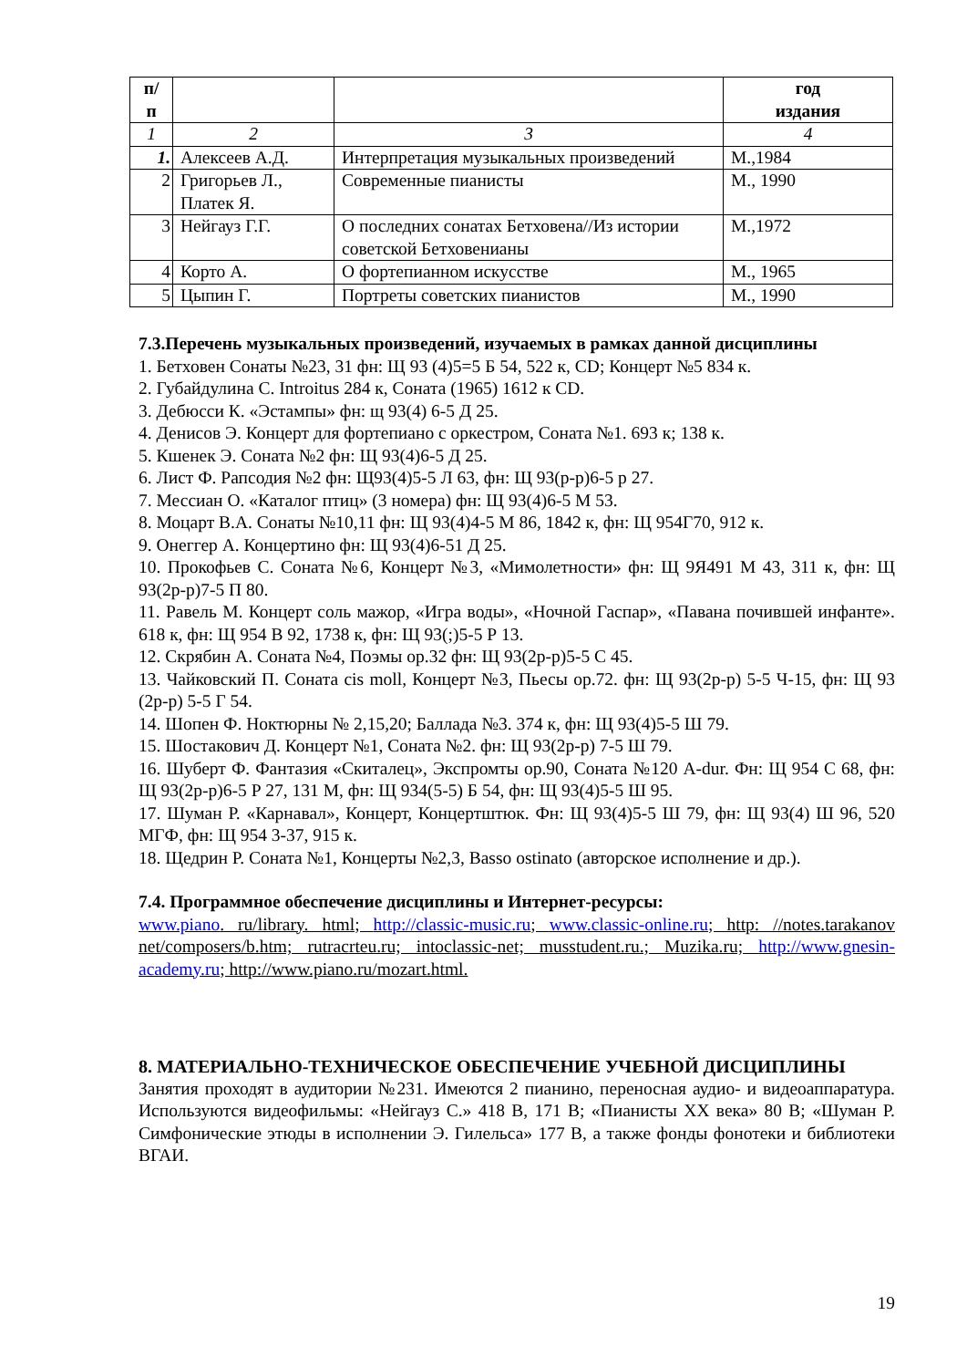| п/ п | | | год издания |
| --- | --- | --- | --- |
| 1 | 2 | 3 | 4 |
| 1. | Алексеев А.Д. | Интерпретация музыкальных произведений | М.,1984 |
| 2 | Григорьев Л., Платек Я. | Современные пианисты | М., 1990 |
| 3 | Нейгауз Г.Г. | О последних сонатах Бетховена//Из истории советской Бетховенианы | М.,1972 |
| 4 | Корто А. | О фортепианном искусстве | М., 1965 |
| 5 | Цыпин Г. | Портреты советских пианистов | М., 1990 |
7.3.Перечень музыкальных произведений, изучаемых в рамках данной дисциплины
1. Бетховен Сонаты №23, 31 фн: Щ 93 (4)5=5 Б 54, 522 к, CD; Концерт №5 834 к.
2. Губайдулина С. Introitus 284 к, Соната (1965) 1612 к CD.
3. Дебюсси К. «Эстампы» фн: щ 93(4) 6-5 Д 25.
4. Денисов Э. Концерт для фортепиано с оркестром, Соната №1. 693 к; 138 к.
5. Кшенек Э. Соната №2 фн: Щ 93(4)6-5 Д 25.
6. Лист Ф. Рапсодия №2 фн: Щ93(4)5-5 Л 63, фн: Щ 93(р-р)6-5 р 27.
7. Мессиан О. «Каталог птиц» (3 номера) фн: Щ 93(4)6-5 М 53.
8. Моцарт В.А. Сонаты №10,11 фн: Щ 93(4)4-5 М 86, 1842 к, фн: Щ 954Г70, 912 к.
9. Онеггер А. Концертино фн: Щ 93(4)6-51 Д 25.
10. Прокофьев С. Соната №6, Концерт №3, «Мимолетности» фн: Щ 9Я491 М 43, 311 к, фн: Щ 93(2р-р)7-5 П 80.
11. Равель М. Концерт соль мажор, «Игра воды», «Ночной Гаспар», «Павана почившей инфанте». 618 к, фн: Щ 954 В 92, 1738 к, фн: Щ 93(;)5-5 Р 13.
12. Скрябин А. Соната №4, Поэмы ор.32 фн: Щ 93(2р-р)5-5 С 45.
13. Чайковский П. Соната cis moll, Концерт №3, Пьесы ор.72. фн: Щ 93(2р-р) 5-5 Ч-15, фн: Щ 93 (2р-р) 5-5 Г 54.
14. Шопен Ф. Ноктюрны № 2,15,20; Баллада №3. 374 к, фн: Щ 93(4)5-5 Ш 79.
15. Шостакович Д. Концерт №1, Соната №2. фн: Щ 93(2р-р) 7-5 Ш 79.
16. Шуберт Ф. Фантазия «Скиталец», Экспромты ор.90, Соната №120 A-dur. Фн: Щ 954 С 68, фн: Щ 93(2р-р)6-5 Р 27, 131 М, фн: Щ 934(5-5) Б 54, фн: Щ 93(4)5-5 Ш 95.
17. Шуман Р. «Карнавал», Концерт, Концертштюк. Фн: Щ 93(4)5-5 Ш 79, фн: Щ 93(4) Ш 96, 520 МГФ, фн: Щ 954 3-37, 915 к.
18. Щедрин Р. Соната №1, Концерты №2,3, Basso ostinato (авторское исполнение и др.).
7.4. Программное обеспечение дисциплины и Интернет-ресурсы:
www.piano. ru/library. html; http://classic-music.ru; www.classic-online.ru; http: //notes.tarakanov net/composers/b.htm; rutracrteu.ru; intoclassic-net; musstudent.ru.; Muzika.ru; http://www.gnesin-academy.ru; http://www.piano.ru/mozart.html.
8. МАТЕРИАЛЬНО-ТЕХНИЧЕСКОЕ ОБЕСПЕЧЕНИЕ УЧЕБНОЙ ДИСЦИПЛИНЫ
Занятия проходят в аудитории №231. Имеются 2 пианино, переносная аудио- и видеоаппаратура. Используются видеофильмы: «Нейгауз С.» 418 В, 171 В; «Пианисты ХХ века» 80 В; «Шуман Р. Симфонические этюды в исполнении Э. Гилельса» 177 В, а также фонды фонотеки и библиотеки ВГАИ.
19